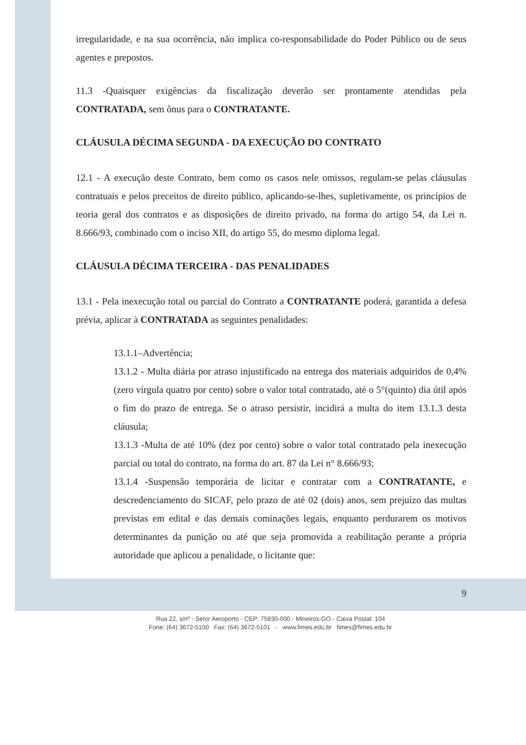irregularidade, e na sua ocorrência, não implica co-responsabilidade do Poder Público ou de seus agentes e prepostos.
11.3 -Quaisquer exigências da fiscalização deverão ser prontamente atendidas pela CONTRATADA, sem ônus para o CONTRATANTE.
CLÁUSULA DÉCIMA SEGUNDA - DA EXECUÇÃO DO CONTRATO
12.1 - A execução deste Contrato, bem como os casos nele omissos, regulam-se pelas cláusulas contratuais e pelos preceitos de direito público, aplicando-se-lhes, supletivamente, os princípios de teoria geral dos contratos e as disposições de direito privado, na forma do artigo 54, da Lei n. 8.666/93, combinado com o inciso XII, do artigo 55, do mesmo diploma legal.
CLÁUSULA DÉCIMA TERCEIRA - DAS PENALIDADES
13.1 - Pela inexecução total ou parcial do Contrato a CONTRATANTE poderá, garantida a defesa prévia, aplicar à CONTRATADA as seguintes penalidades:
13.1.1–Advertência;
13.1.2 - Multa diária por atraso injustificado na entrega dos materiais adquiridos de 0,4% (zero vírgula quatro por cento) sobre o valor total contratado, até o 5°(quinto) dia útil após o fim do prazo de entrega. Se o atraso persistir, incidirá a multa do item 13.1.3 desta cláusula;
13.1.3 -Multa de até 10% (dez por cento) sobre o valor total contratado pela inexecução parcial ou total do contrato, na forma do art. 87 da Lei n° 8.666/93;
13.1.4 -Suspensão temporária de licitar e contratar com a CONTRATANTE, e descredenciamento do SICAF, pelo prazo de até 02 (dois) anos, sem prejuízo das multas previstas em edital e das demais cominações legais, enquanto perdurarem os motivos determinantes da punição ou até que seja promovida a reabilitação perante a própria autoridade que aplicou a penalidade, o licitante que:
9
Rua 22, s/nº - Setor Aeroporto - CEP: 75830-000 - Mineiros-GO - Caixa Postal: 104
Fone: (64) 3672-5100 Fax: (64) 3672-5101 - www.fimes.edu.br fimes@fimes.edu.br